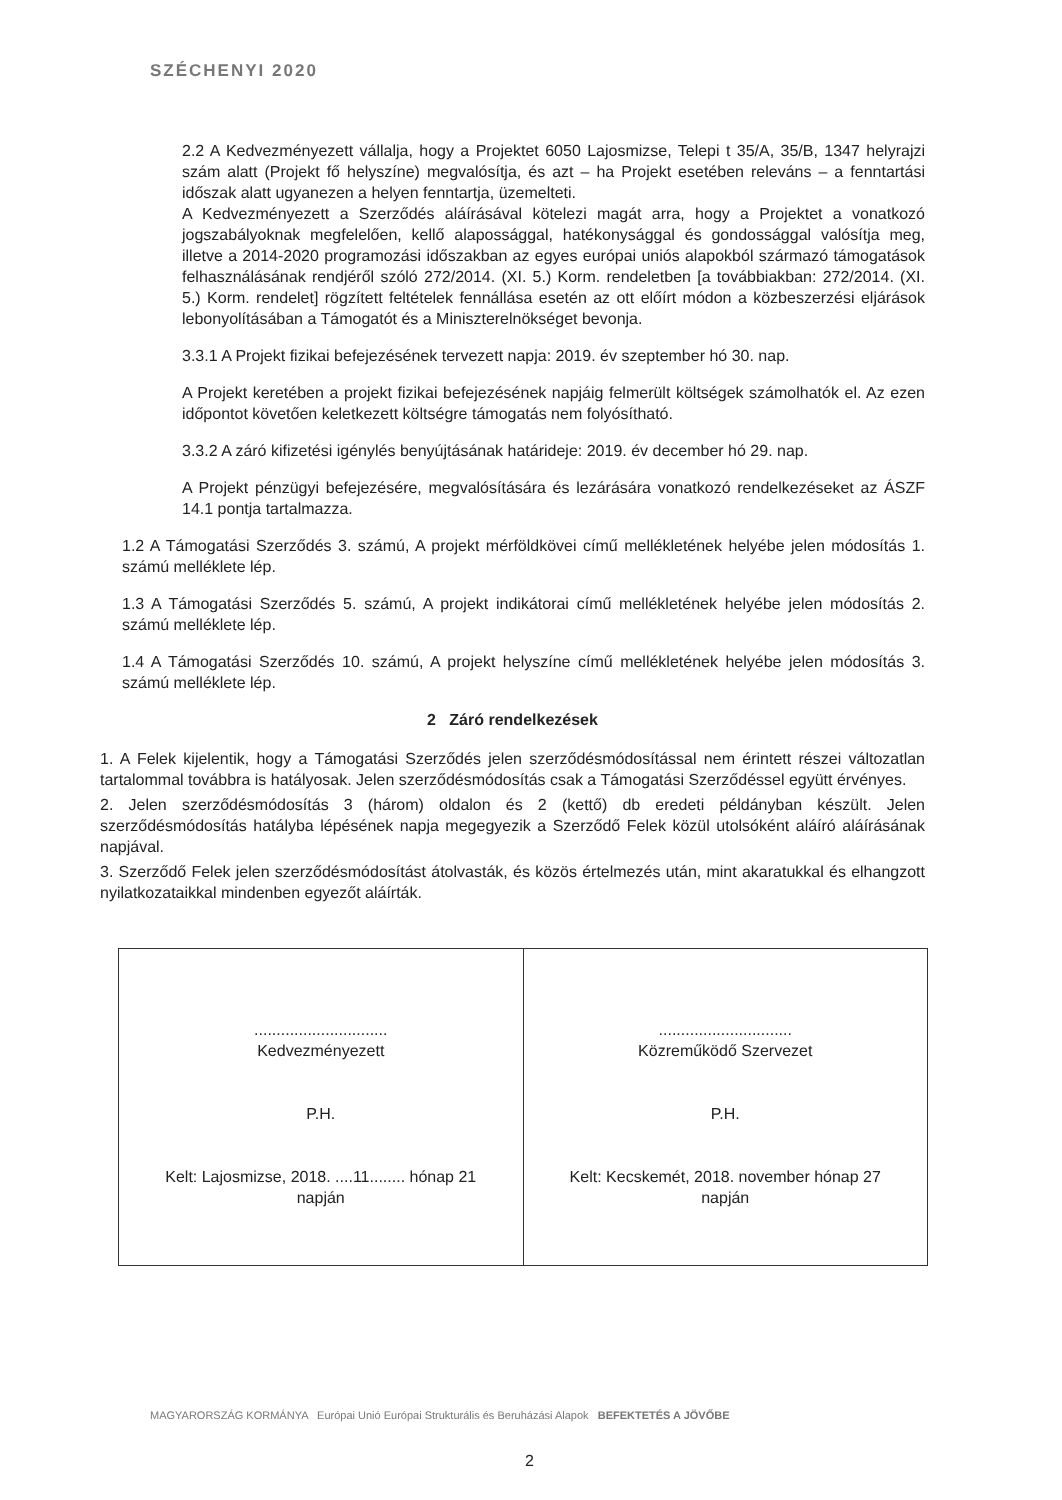SZÉCHENYI 2020
2.2 A Kedvezményezett vállalja, hogy a Projektet 6050 Lajosmizse, Telepi t 35/A, 35/B, 1347 helyrajzi szám alatt (Projekt fő helyszíne) megvalósítja, és azt – ha Projekt esetében releváns – a fenntartási időszak alatt ugyanezen a helyen fenntartja, üzemelteti.
A Kedvezményezett a Szerződés aláírásával kötelezi magát arra, hogy a Projektet a vonatkozó jogszabályoknak megfelelően, kellő alapossággal, hatékonysággal és gondossággal valósítja meg, illetve a 2014-2020 programozási időszakban az egyes európai uniós alapokból származó támogatások felhasználásának rendjéről szóló 272/2014. (XI. 5.) Korm. rendeletben [a továbbiakban: 272/2014. (XI. 5.) Korm. rendelet] rögzített feltételek fennállása esetén az ott előírt módon a közbeszerzési eljárások lebonyolításában a Támogatót és a Miniszterelnökséget bevonja.
3.3.1 A Projekt fizikai befejezésének tervezett napja: 2019. év szeptember hó 30. nap.
A Projekt keretében a projekt fizikai befejezésének napjáig felmerült költségek számolhatók el. Az ezen időpontot követően keletkezett költségre támogatás nem folyósítható.
3.3.2 A záró kifizetési igénylés benyújtásának határideje: 2019. év december hó 29. nap.
A Projekt pénzügyi befejezésére, megvalósítására és lezárására vonatkozó rendelkezéseket az ÁSZF 14.1 pontja tartalmazza.
1.2 A Támogatási Szerződés 3. számú, A projekt mérföldkövei című mellékletének helyébe jelen módosítás 1. számú melléklete lép.
1.3 A Támogatási Szerződés 5. számú, A projekt indikátorai című mellékletének helyébe jelen módosítás 2. számú melléklete lép.
1.4 A Támogatási Szerződés 10. számú, A projekt helyszíne című mellékletének helyébe jelen módosítás 3. számú melléklete lép.
2 Záró rendelkezések
1. A Felek kijelentik, hogy a Támogatási Szerződés jelen szerződésmódosítással nem érintett részei változatlan tartalommal továbbra is hatályosak. Jelen szerződésmódosítás csak a Támogatási Szerződéssel együtt érvényes.
2. Jelen szerződésmódosítás 3 (három) oldalon és 2 (kettő) db eredeti példányban készült. Jelen szerződésmódosítás hatályba lépésének napja megegyezik a Szerződő Felek közül utolsóként aláíró aláírásának napjával.
3. Szerződő Felek jelen szerződésmódosítást átolvasták, és közös értelmezés után, mint akaratukkal és elhangzott nyilatkozataikkal mindenben egyezőt aláírták.
| .............................. Kedvezményezett P.H. Kelt: Lajosmizse, 2018. ....11........ hónap 21 napján | .............................. Közreműködő Szervezet P.H. Kelt: Kecskemét, 2018. november hónap 27 napján |
MAGYARORSZÁG KORMÁNYA Európai Unió Európai Strukturális és Beruházási Alapok BEFEKTETÉS A JÖVŐBE
2